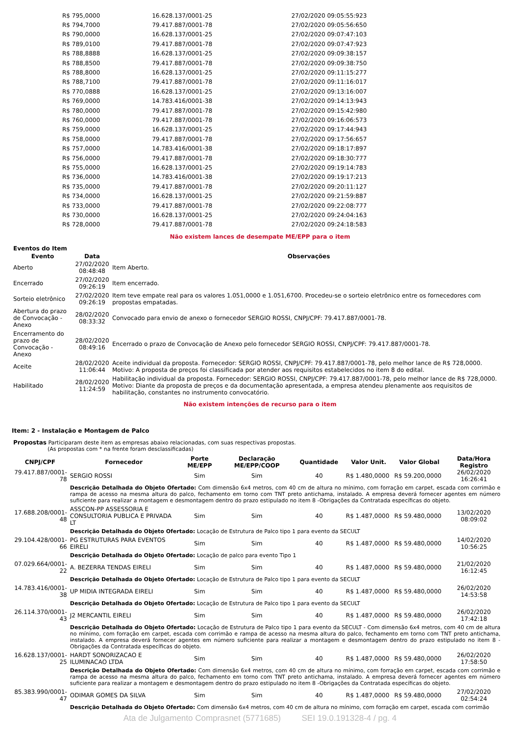| R$ 795,0000 | 16.628.137/0001-25 | 27/02/2020 09:05:55:923 |
| R$ 794,7000 | 79.417.887/0001-78 | 27/02/2020 09:05:56:650 |
| R$ 790,0000 | 16.628.137/0001-25 | 27/02/2020 09:07:47:103 |
| R$ 789,0100 | 79.417.887/0001-78 | 27/02/2020 09:07:47:923 |
| R$ 788,8888 | 16.628.137/0001-25 | 27/02/2020 09:09:38:157 |
| R$ 788,8500 | 79.417.887/0001-78 | 27/02/2020 09:09:38:750 |
| R$ 788,8000 | 16.628.137/0001-25 | 27/02/2020 09:11:15:277 |
| R$ 788,7100 | 79.417.887/0001-78 | 27/02/2020 09:11:16:017 |
| R$ 770,0888 | 16.628.137/0001-25 | 27/02/2020 09:13:16:007 |
| R$ 769,0000 | 14.783.416/0001-38 | 27/02/2020 09:14:13:943 |
| R$ 780,0000 | 79.417.887/0001-78 | 27/02/2020 09:15:42:980 |
| R$ 760,0000 | 79.417.887/0001-78 | 27/02/2020 09:16:06:573 |
| R$ 759,0000 | 16.628.137/0001-25 | 27/02/2020 09:17:44:943 |
| R$ 758,0000 | 79.417.887/0001-78 | 27/02/2020 09:17:56:657 |
| R$ 757,0000 | 14.783.416/0001-38 | 27/02/2020 09:18:17:897 |
| R$ 756,0000 | 79.417.887/0001-78 | 27/02/2020 09:18:30:777 |
| R$ 755,0000 | 16.628.137/0001-25 | 27/02/2020 09:19:14:783 |
| R$ 736,0000 | 14.783.416/0001-38 | 27/02/2020 09:19:17:213 |
| R$ 735,0000 | 79.417.887/0001-78 | 27/02/2020 09:20:11:127 |
| R$ 734,0000 | 16.628.137/0001-25 | 27/02/2020 09:21:59:887 |
| R$ 733,0000 | 79.417.887/0001-78 | 27/02/2020 09:22:08:777 |
| R$ 730,0000 | 16.628.137/0001-25 | 27/02/2020 09:24:04:163 |
| R$ 728,0000 | 79.417.887/0001-78 | 27/02/2020 09:24:18:583 |
Não existem lances de desempate ME/EPP para o item
Eventos do Item
| Evento | Data | Observações |
| --- | --- | --- |
| Aberto | 27/02/2020 08:48:48 | Item Aberto. |
| Encerrado | 27/02/2020 09:26:19 | Item encerrado. |
| Sorteio eletrônico | 27/02/2020 09:26:19 | Item teve empate real para os valores 1.051,0000 e 1.051,6700. Procedeu-se o sorteio eletrônico entre os fornecedores com propostas empatadas. |
| Abertura do prazo de Convocação - Anexo | 28/02/2020 08:33:32 | Convocado para envio de anexo o fornecedor SERGIO ROSSI, CNPJ/CPF: 79.417.887/0001-78. |
| Encerramento do prazo de Convocação - Anexo | 28/02/2020 08:49:16 | Encerrado o prazo de Convocação de Anexo pelo fornecedor SERGIO ROSSI, CNPJ/CPF: 79.417.887/0001-78. |
| Aceite | 28/02/2020 11:06:44 | Aceite individual da proposta. Fornecedor: SERGIO ROSSI, CNPJ/CPF: 79.417.887/0001-78, pelo melhor lance de R$ 728,0000. Motivo: A proposta de preços foi classificada por atender aos requisitos estabelecidos no item 8 do edital. |
| Habilitado | 28/02/2020 11:24:59 | Habilitação individual da proposta. Fornecedor: SERGIO ROSSI, CNPJ/CPF: 79.417.887/0001-78, pelo melhor lance de R$ 728,0000. Motivo: Diante da proposta de preços e da documentação apresentada, a empresa atendeu plenamente aos requisitos de habilitação, constantes no instrumento convocatório. |
Não existem intenções de recurso para o item
Item: 2 - Instalação e Montagem de Palco
Propostas Participaram deste item as empresas abaixo relacionadas, com suas respectivas propostas.
(As propostas com * na frente foram desclassificadas)
| CNPJ/CPF | Fornecedor | Porte ME/EPP | Declaração ME/EPP/COOP | Quantidade | Valor Unit. | Valor Global | Data/Hora Registro |
| --- | --- | --- | --- | --- | --- | --- | --- |
| 79.417.887/0001-78 | SERGIO ROSSI | Sim | Sim | 40 | R$ 1.480,0000 | R$ 59.200,0000 | 26/02/2020 16:26:41 |
| | Descrição Detalhada do Objeto Ofertado: Com dimensão 6x4 metros, com 40 cm de altura no mínimo, com forração em carpet, escada com corrimão e rampa de acesso na mesma altura do palco, fechamento em torno com TNT preto antichama, instalado. A empresa deverá fornecer agentes em número suficiente para realizar a montagem e desmontagem dentro do prazo estipulado no item 8 -Obrigações da Contratada específicas do objeto. | | | | | | |
| 17.688.208/0001-48 | ASSCON-PP ASSESSORIA E CONSULTORIA PUBLICA E PRIVADA LT | Sim | Sim | 40 | R$ 1.487,0000 | R$ 59.480,0000 | 13/02/2020 08:09:02 |
| | Descrição Detalhada do Objeto Ofertado: Locação de Estrutura de Palco tipo 1 para evento da SECULT | | | | | | |
| 29.104.428/0001-66 | PG ESTRUTURAS PARA EVENTOS EIRELI | Sim | Sim | 40 | R$ 1.487,0000 | R$ 59.480,0000 | 14/02/2020 10:56:25 |
| | Descrição Detalhada do Objeto Ofertado: Locação de palco para evento Tipo 1 | | | | | | |
| 07.029.664/0001-22 | A. BEZERRA TENDAS EIRELI | Sim | Sim | 40 | R$ 1.487,0000 | R$ 59.480,0000 | 21/02/2020 16:12:45 |
| | Descrição Detalhada do Objeto Ofertado: Locação de Estrutura de Palco tipo 1 para evento da SECULT | | | | | | |
| 14.783.416/0001-38 | UP MIDIA INTEGRADA EIRELI | Sim | Sim | 40 | R$ 1.487,0000 | R$ 59.480,0000 | 26/02/2020 14:53:58 |
| | Descrição Detalhada do Objeto Ofertado: Locação de Estrutura de Palco tipo 1 para evento da SECULT | | | | | | |
| 26.114.370/0001-43 | J2 MERCANTIL EIRELI | Sim | Sim | 40 | R$ 1.487,0000 | R$ 59.480,0000 | 26/02/2020 17:42:18 |
| | Descrição Detalhada do Objeto Ofertado: Locação de Estrutura de Palco tipo 1 para evento da SECULT - Com dimensão 6x4 metros, com 40 cm de altura no mínimo, com forração em carpet, escada com corrimão e rampa de acesso na mesma altura do palco, fechamento em torno com TNT preto antichama, instalado. A empresa deverá fornecer agentes em número suficiente para realizar a montagem e desmontagem dentro do prazo estipulado no item 8 -Obrigações da Contratada específicas do objeto. | | | | | | |
| 16.628.137/0001-25 | HARDT SONORIZACAO E ILUMINACAO LTDA | Sim | Sim | 40 | R$ 1.487,0000 | R$ 59.480,0000 | 26/02/2020 17:58:50 |
| | Descrição Detalhada do Objeto Ofertado: Com dimensão 6x4 metros, com 40 cm de altura no mínimo, com forração em carpet, escada com corrimão e rampa de acesso na mesma altura do palco, fechamento em torno com TNT preto antichama, instalado. A empresa deverá fornecer agentes em número suficiente para realizar a montagem e desmontagem dentro do prazo estipulado no item 8 -Obrigações da Contratada específicas do objeto. | | | | | | |
| 85.383.990/0001-47 | ODIMAR GOMES DA SILVA | Sim | Sim | 40 | R$ 1.487,0000 | R$ 59.480,0000 | 27/02/2020 02:54:24 |
| | Descrição Detalhada do Objeto Ofertado: Com dimensão 6x4 metros, com 40 cm de altura no mínimo, com forração em carpet, escada com corrimão | | | | | | |
Ata de Julgamento Comprasnet (5771685) SEI 19.0.191328-4 / pg. 4